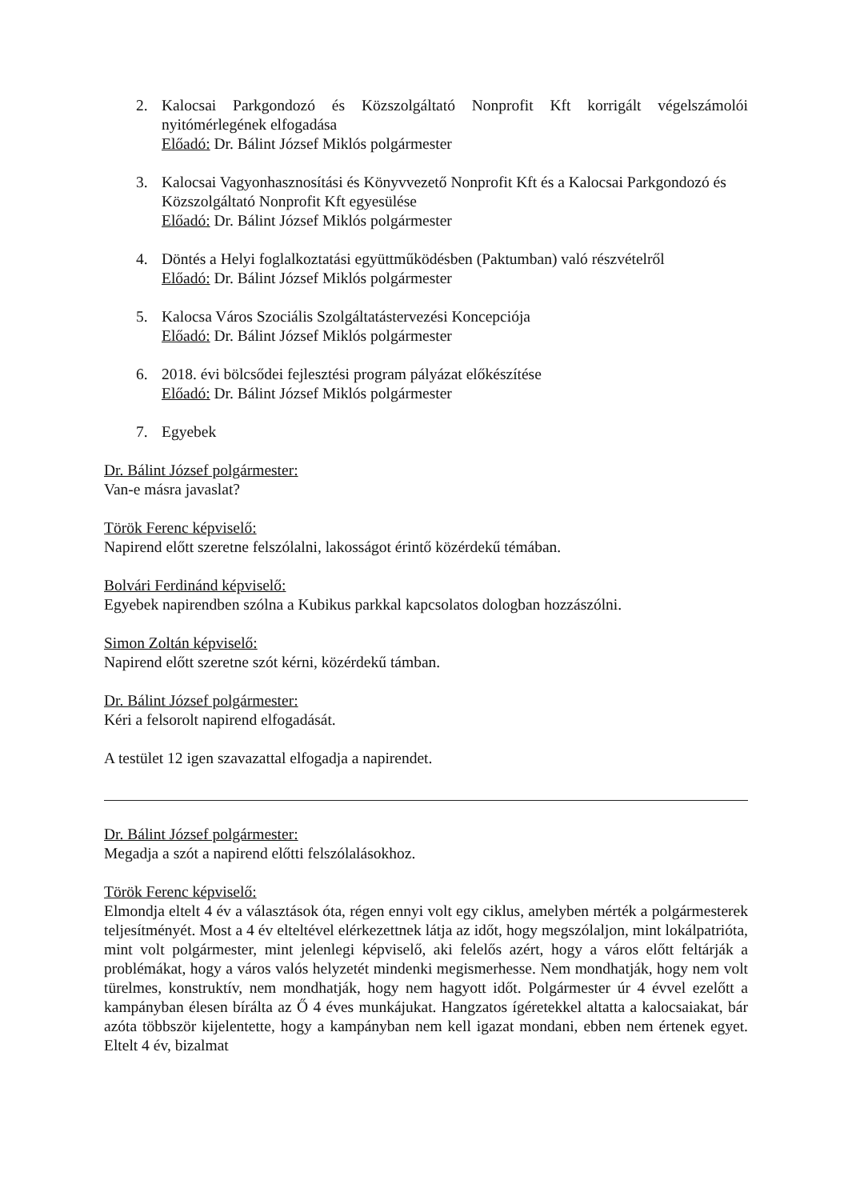2. Kalocsai Parkgondozó és Közszolgáltató Nonprofit Kft korrigált végelszámolói nyitómérlegének elfogadása
Előadó: Dr. Bálint József Miklós polgármester
3. Kalocsai Vagyonhasznosítási és Könyvvezető Nonprofit Kft és a Kalocsai Parkgondozó és Közszolgáltató Nonprofit Kft egyesülése
Előadó: Dr. Bálint József Miklós polgármester
4. Döntés a Helyi foglalkoztatási együttműködésben (Paktumban) való részvételről
Előadó: Dr. Bálint József Miklós polgármester
5. Kalocsa Város Szociális Szolgáltatástervezési Koncepciója
Előadó: Dr. Bálint József Miklós polgármester
6. 2018. évi bölcsődei fejlesztési program pályázat előkészítése
Előadó: Dr. Bálint József Miklós polgármester
7. Egyebek
Dr. Bálint József polgármester:
Van-e másra javaslat?
Török Ferenc képviselő:
Napirend előtt szeretne felszólalni, lakosságot érintő közérdekű témában.
Bolvári Ferdinánd képviselő:
Egyebek napirendben szólna a Kubikus parkkal kapcsolatos dologban hozzászólni.
Simon Zoltán képviselő:
Napirend előtt szeretne szót kérni, közérdekű támban.
Dr. Bálint József polgármester:
Kéri a felsorolt napirend elfogadását.
A testület 12 igen szavazattal elfogadja a napirendet.
Dr. Bálint József polgármester:
Megadja a szót a napirend előtti felszólalásokhoz.
Török Ferenc képviselő:
Elmondja eltelt 4 év a választások óta, régen ennyi volt egy ciklus, amelyben mérték a polgármesterek teljesítményét. Most a 4 év elteltével elérkezettnek látja az időt, hogy megszólaljon, mint lokálpatrióta, mint volt polgármester, mint jelenlegi képviselő, aki felelős azért, hogy a város előtt feltárják a problémákat, hogy a város valós helyzetét mindenki megismerhesse. Nem mondhatják, hogy nem volt türelmes, konstruktív, nem mondhatják, hogy nem hagyott időt. Polgármester úr 4 évvel ezelőtt a kampányban élesen bírálta az Ő 4 éves munkájukat. Hangzatos ígéretekkel altatta a kalocsaiakat, bár azóta többször kijelentette, hogy a kampányban nem kell igazat mondani, ebben nem értenek egyet. Eltelt 4 év, bizalmat